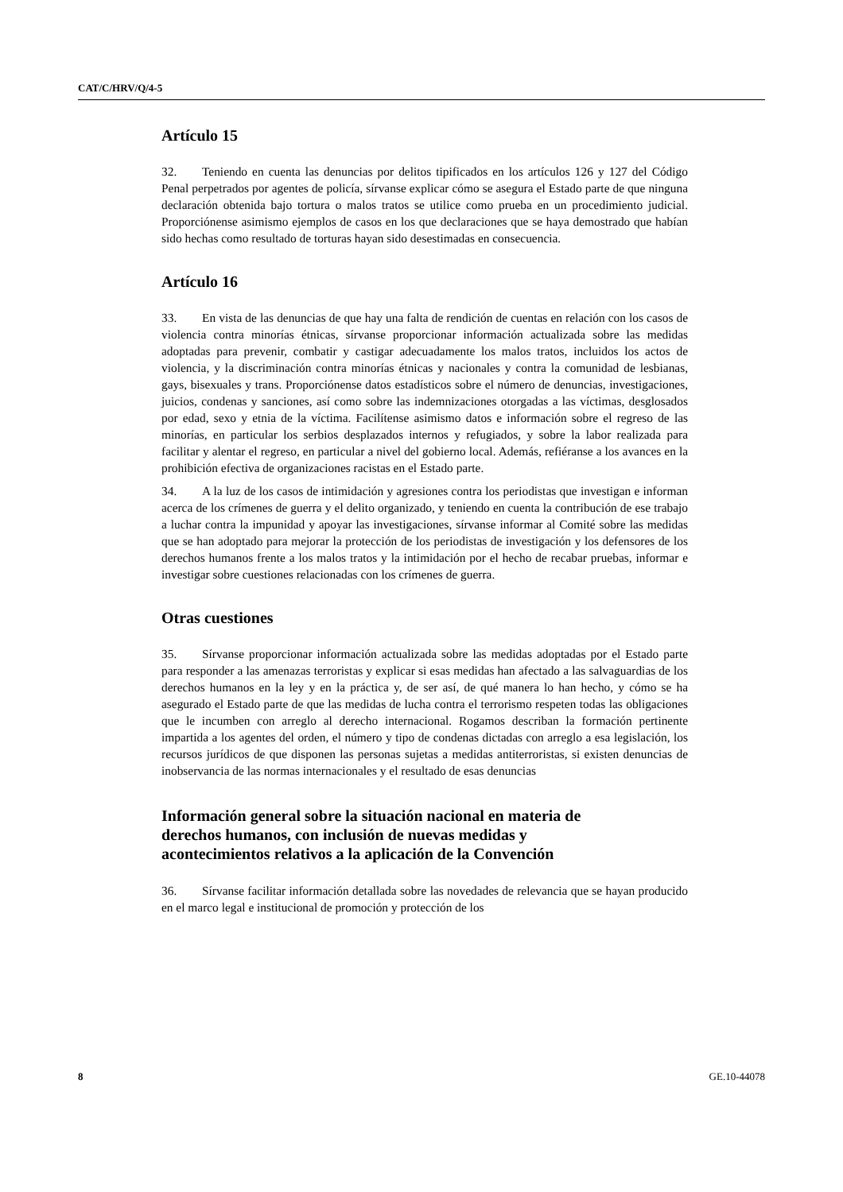CAT/C/HRV/Q/4-5
Artículo 15
32. Teniendo en cuenta las denuncias por delitos tipificados en los artículos 126 y 127 del Código Penal perpetrados por agentes de policía, sírvanse explicar cómo se asegura el Estado parte de que ninguna declaración obtenida bajo tortura o malos tratos se utilice como prueba en un procedimiento judicial. Proporciónense asimismo ejemplos de casos en los que declaraciones que se haya demostrado que habían sido hechas como resultado de torturas hayan sido desestimadas en consecuencia.
Artículo 16
33. En vista de las denuncias de que hay una falta de rendición de cuentas en relación con los casos de violencia contra minorías étnicas, sírvanse proporcionar información actualizada sobre las medidas adoptadas para prevenir, combatir y castigar adecuadamente los malos tratos, incluidos los actos de violencia, y la discriminación contra minorías étnicas y nacionales y contra la comunidad de lesbianas, gays, bisexuales y trans. Proporciónense datos estadísticos sobre el número de denuncias, investigaciones, juicios, condenas y sanciones, así como sobre las indemnizaciones otorgadas a las víctimas, desglosados por edad, sexo y etnia de la víctima. Facilítense asimismo datos e información sobre el regreso de las minorías, en particular los serbios desplazados internos y refugiados, y sobre la labor realizada para facilitar y alentar el regreso, en particular a nivel del gobierno local. Además, refiéranse a los avances en la prohibición efectiva de organizaciones racistas en el Estado parte.
34. A la luz de los casos de intimidación y agresiones contra los periodistas que investigan e informan acerca de los crímenes de guerra y el delito organizado, y teniendo en cuenta la contribución de ese trabajo a luchar contra la impunidad y apoyar las investigaciones, sírvanse informar al Comité sobre las medidas que se han adoptado para mejorar la protección de los periodistas de investigación y los defensores de los derechos humanos frente a los malos tratos y la intimidación por el hecho de recabar pruebas, informar e investigar sobre cuestiones relacionadas con los crímenes de guerra.
Otras cuestiones
35. Sírvanse proporcionar información actualizada sobre las medidas adoptadas por el Estado parte para responder a las amenazas terroristas y explicar si esas medidas han afectado a las salvaguardias de los derechos humanos en la ley y en la práctica y, de ser así, de qué manera lo han hecho, y cómo se ha asegurado el Estado parte de que las medidas de lucha contra el terrorismo respeten todas las obligaciones que le incumben con arreglo al derecho internacional. Rogamos describan la formación pertinente impartida a los agentes del orden, el número y tipo de condenas dictadas con arreglo a esa legislación, los recursos jurídicos de que disponen las personas sujetas a medidas antiterroristas, si existen denuncias de inobservancia de las normas internacionales y el resultado de esas denuncias
Información general sobre la situación nacional en materia de derechos humanos, con inclusión de nuevas medidas y acontecimientos relativos a la aplicación de la Convención
36. Sírvanse facilitar información detallada sobre las novedades de relevancia que se hayan producido en el marco legal e institucional de promoción y protección de los
8 GE.10-44078